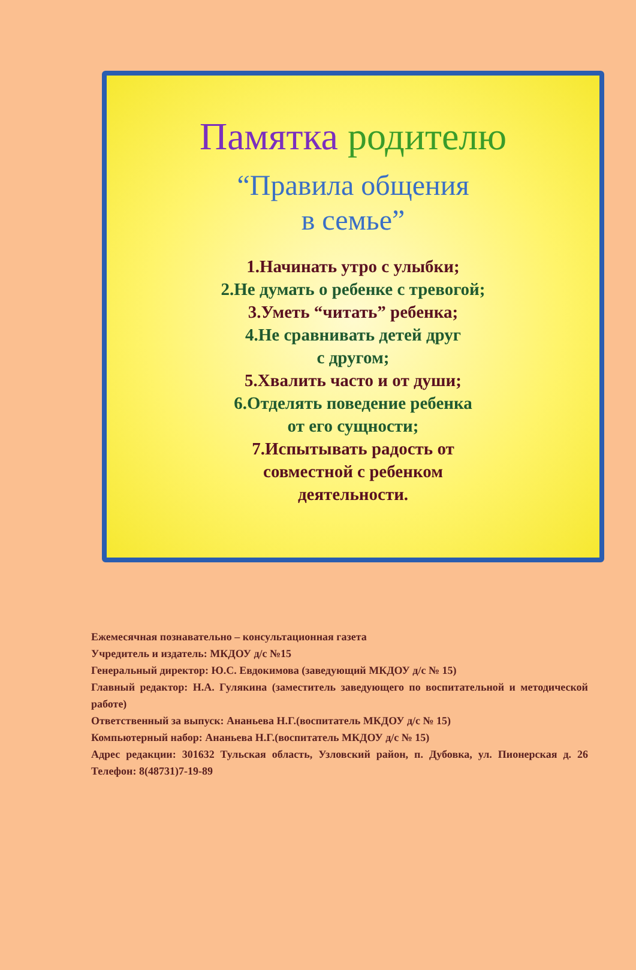Памятка родителю
“Правила общения
в семье”
1.Начинать утро с улыбки;
2.Не думать о ребенке с тревогой;
3.Уметь “читать” ребенка;
4.Не сравнивать детей друг
с другом;
5.Хвалить часто и от души;
6.Отделять поведение ребенка
от его сущности;
7.Испытывать радость от
совместной с ребенком
деятельности.
Ежемесячная познавательно – консультационная газета
Учредитель и издатель: МКДОУ д/с №15
Генеральный директор: Ю.С. Евдокимова (заведующий МКДОУ д/с № 15)
Главный редактор: Н.А. Гулякина (заместитель заведующего по воспитательной и методической работе)
Ответственный за выпуск: Ананьева Н.Г.(воспитатель МКДОУ д/с № 15)
Компьютерный набор: Ананьева Н.Г.(воспитатель МКДОУ д/с № 15)
Адрес редакции: 301632 Тульская область, Узловский район, п. Дубовка, ул. Пионерская д. 26 Телефон: 8(48731)7-19-89